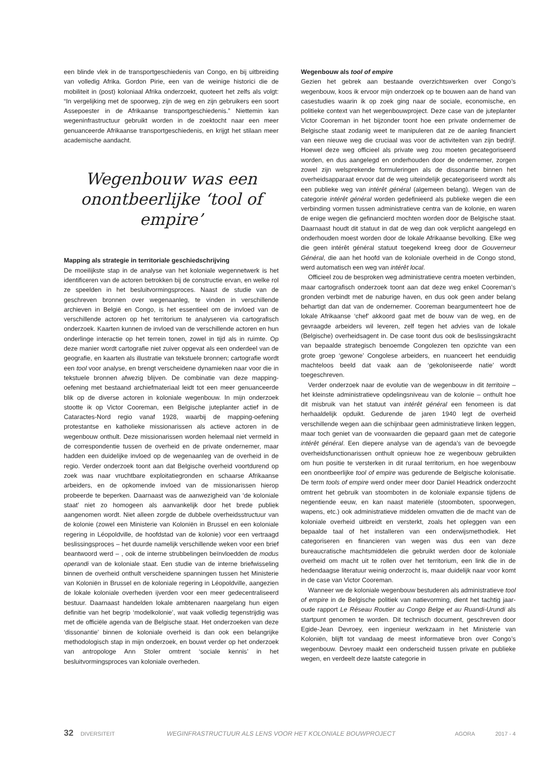een blinde vlek in de transportgeschiedenis van Congo, en bij uitbreiding van volledig Afrika. Gordon Pirie, een van de weinige historici die de mobiliteit in (post) koloniaal Afrika onderzoekt, quoteert het zelfs als volgt: “In vergelijking met de spoorweg, zijn de weg en zijn gebruikers een soort Assepoester in de Afrikaanse transportgeschiedenis.” Niettemin kan wegeninfrastructuur gebruikt worden in de zoektocht naar een meer genuanceerde Afrikaanse transportgeschiedenis, en krijgt het stilaan meer academische aandacht.
Wegenbouw was een onontbeerlijke ‘tool of empire’
Mapping als strategie in territoriale geschiedschrijving
De moeilijkste stap in de analyse van het koloniale wegennetwerk is het identificeren van de actoren betrokken bij de constructie ervan, en welke rol ze speelden in het besluitvormingsproces. Naast de studie van de geschreven bronnen over wegenaanleg, te vinden in verschillende archieven in België en Congo, is het essentieel om de invloed van de verschillende actoren op het territorium te analyseren via cartografisch onderzoek. Kaarten kunnen de invloed van de verschillende actoren en hun onderlinge interactie op het terrein tonen, zowel in tijd als in ruimte. Op deze manier wordt cartografie niet zuiver opgevat als een onderdeel van de geografie, en kaarten als illustratie van tekstuele bronnen; cartografie wordt een tool voor analyse, en brengt verscheidene dynamieken naar voor die in tekstuele bronnen afwezig blijven. De combinatie van deze mapping-oefening met bestaand archiefmateriaal leidt tot een meer genuanceerde blik op de diverse actoren in koloniale wegenbouw. In mijn onderzoek stootte ik op Victor Cooreman, een Belgische juteplanter actief in de Cataractes-Nord regio vanaf 1928, waarbij de mapping-oefening protestantse en katholieke missionarissen als actieve actoren in de wegenbouw onthult. Deze missionarissen worden helemaal niet vermeld in de correspondentie tussen de overheid en de private ondernemer, maar hadden een duidelijke invloed op de wegenaanleg van de overheid in de regio. Verder onderzoek toont aan dat Belgische overheid voortdurend op zoek was naar vruchtbare exploitatiegronden en schaarse Afrikaanse arbeiders, en de opkomende invloed van de missionarissen hierop probeerde te beperken. Daarnaast was de aanwezigheid van ‘de koloniale staat’ niet zo homogeen als aanvankelijk door het brede publiek aangenomen wordt. Niet alleen zorgde de dubbele overheidsstructuur van de kolonie (zowel een Ministerie van Koloniën in Brussel en een koloniale regering in Léopoldville, de hoofdstad van de kolonie) voor een vertraagd beslissingsproces – het duurde namelijk verschillende weken voor een brief beantwoord werd – , ook de interne strubbelingen beïnvloedden de modus operandi van de koloniale staat. Een studie van de interne briefwisseling binnen de overheid onthult verscheidene spanningen tussen het Ministerie van Koloniën in Brussel en de koloniale regering in Léopoldville, aangezien de lokale koloniale overheden ijverden voor een meer gedecentraliseerd bestuur. Daarnaast handelden lokale ambtenaren naargelang hun eigen definitie van het begrip ‘modelkolonie’, wat vaak volledig tegenstrijdig was met de officiële agenda van de Belgische staat. Het onderzoeken van deze ‘dissonantie’ binnen de koloniale overheid is dan ook een belangrijke methodologisch stap in mijn onderzoek, en bouwt verder op het onderzoek van antropologe Ann Stoler omtrent ‘sociale kennis’ in het besluitvormingsproces van koloniale overheden.
Wegenbouw als tool of empire
Gezien het gebrek aan bestaande overzichtswerken over Congo’s wegenbouw, koos ik ervoor mijn onderzoek op te bouwen aan de hand van casestudies waarin ik op zoek ging naar de sociale, economische, en politieke context van het wegenbouwproject. Deze case van de juteplanter Victor Cooreman in het bijzonder toont hoe een private ondernemer de Belgische staat zodanig weet te manipuleren dat ze de aanleg financiert van een nieuwe weg die cruciaal was voor de activiteiten van zijn bedrijf. Hoewel deze weg officieel als private weg zou moeten gecategoriseerd worden, en dus aangelegd en onderhouden door de ondernemer, zorgen zowel zijn welsprekende formuleringen als de dissonantie binnen het overheidsapparaat ervoor dat de weg uiteindelijk gecategoriseerd wordt als een publieke weg van intérêt général (algemeen belang). Wegen van de categorie intérêt général worden gedefinieerd als publieke wegen die een verbinding vormen tussen administratieve centra van de kolonie, en waren de enige wegen die gefinancierd mochten worden door de Belgische staat. Daarnaast houdt dit statuut in dat de weg dan ook verplicht aangelegd en onderhouden moest worden door de lokale Afrikaanse bevolking. Elke weg die geen intérêt général statuut toegekend kreeg door de Gouverneur Général, die aan het hoofd van de koloniale overheid in de Congo stond, werd automatisch een weg van intérêt local.
Officieel zou de besproken weg administratieve centra moeten verbinden, maar cartografisch onderzoek toont aan dat deze weg enkel Cooreman’s gronden verbindt met de naburige haven, en dus ook geen ander belang behartigt dan dat van de ondernemer. Cooreman beargumenteert hoe de lokale Afrikaanse ‘chef’ akkoord gaat met de bouw van de weg, en de gevraagde arbeiders wil leveren, zelf tegen het advies van de lokale (Belgische) overheidsagent in. De case toont dus ook de beslissingskracht van bepaalde strategisch benoemde Congolezen ten opzichte van een grote groep ‘gewone’ Congolese arbeiders, en nuanceert het eenduidig machteloos beeld dat vaak aan de ‘gekoloniseerde natie’ wordt toegeschreven.
Verder onderzoek naar de evolutie van de wegenbouw in dit territoire – het kleinste administratieve opdelingsniveau van de kolonie – onthult hoe dit misbruik van het statuut van intérêt général een fenomeen is dat herhaaldelijk opduikt. Gedurende de jaren 1940 legt de overheid verschillende wegen aan die schijnbaar geen administratieve linken leggen, maar toch geniet van de voorwaarden die gepaard gaan met de categorie intérêt général. Een diepere analyse van de agenda’s van de bevoegde overheidsfunctionarissen onthult opnieuw hoe ze wegenbouw gebruikten om hun positie te versterken in dit ruraal territorium, en hoe wegenbouw een onontbeerlijke tool of empire was gedurende de Belgische kolonisatie. De term tools of empire werd onder meer door Daniel Headrick onderzocht omtrent het gebruik van stoomboten in de koloniale expansie tijdens de negentiende eeuw, en kan naast materiële (stoomboten, spoorwegen, wapens, etc.) ook administratieve middelen omvatten die de macht van de koloniale overheid uitbreidt en versterkt, zoals het opleggen van een bepaalde taal of het installeren van een onderwijsmethodiek. Het categoriseren en financieren van wegen was dus een van deze bureaucratische machtsmiddelen die gebruikt werden door de koloniale overheid om macht uit te rollen over het territorium, een link die in de hedendaagse literatuur weinig onderzocht is, maar duidelijk naar voor komt in de case van Victor Cooreman.
Wanneer we de koloniale wegenbouw bestuderen als administratieve tool of empire in de Belgische politiek van natievorming, dient het tachtig jaar-oude rapport Le Réseau Routier au Congo Belge et au Ruandi-Urundi als startpunt genomen te worden. Dit technisch document, geschreven door Egide-Jean Devroey, een ingenieur werkzaam in het Ministerie van Koloniën, blijft tot vandaag de meest informatieve bron over Congo’s wegenbouw. Devroey maakt een onderscheid tussen private en publieke wegen, en verdeelt deze laatste categorie in
32 DIVERSITEIT WEGINFRASTRUCTUUR ALS LENS VOOR HET KOLONIALE BOUWPROJECT AGORA 2017 - 4